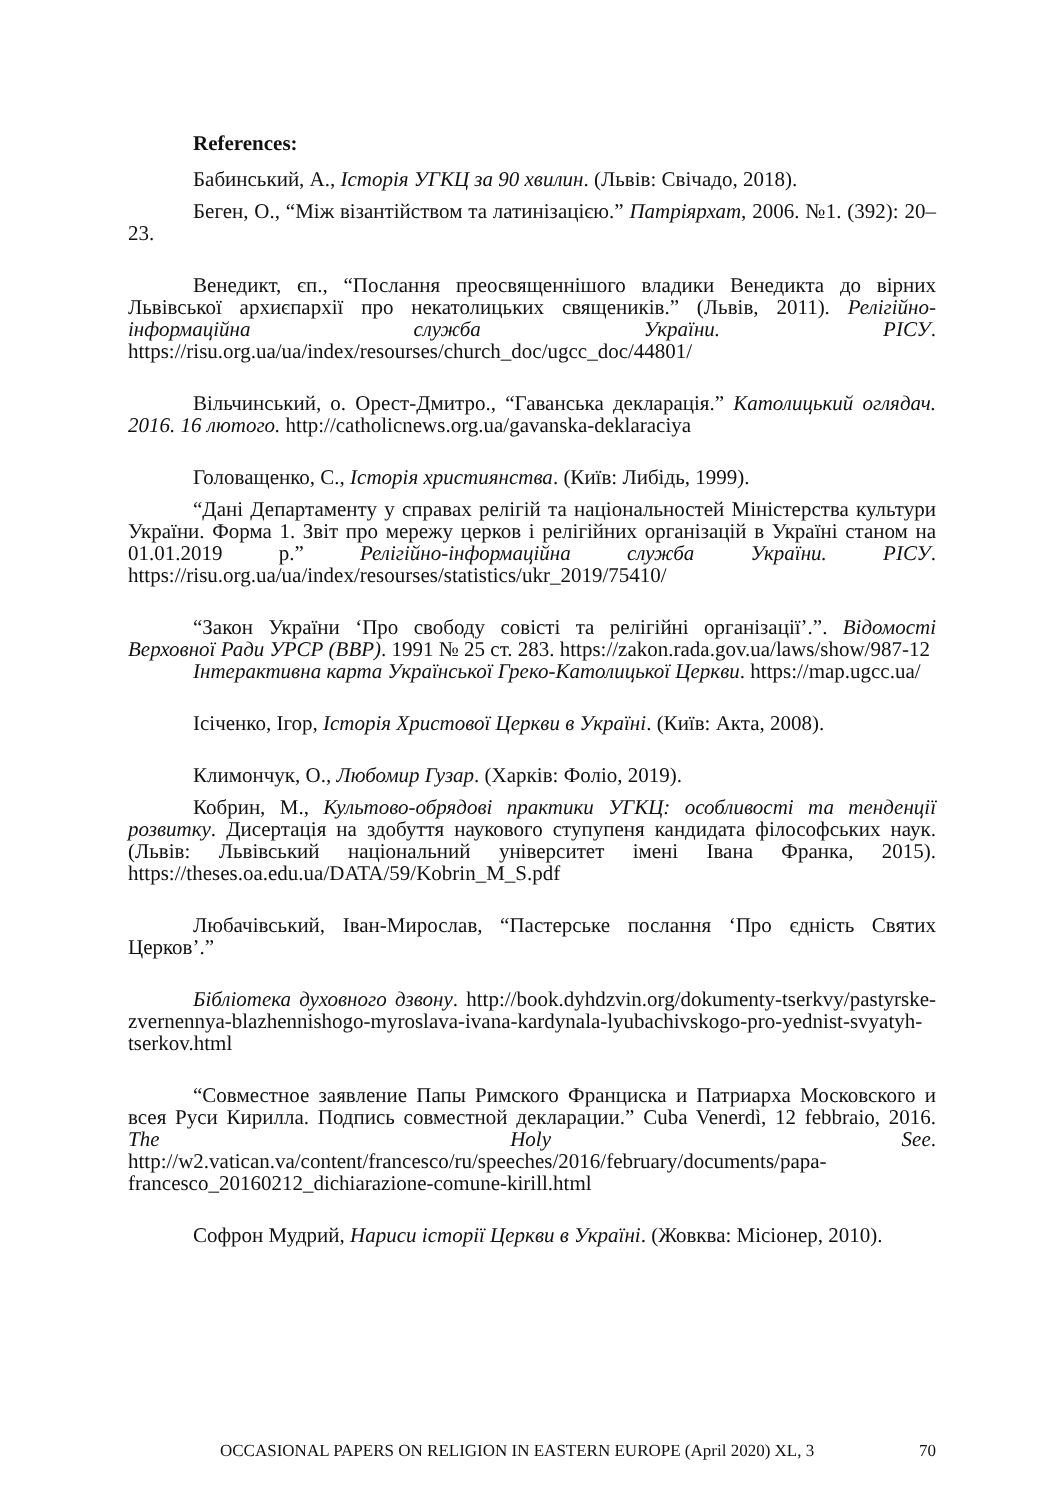References:
Бабинський, А., Історія УГКЦ за 90 хвилин. (Львів: Свічадо, 2018).
Беген, О., “Між візантійством та латинізацією.” Патріярхат, 2006. №1. (392): 20–23.
Венедикт, єп., “Послання преосвященнішого владики Венедикта до вірних Львівської архиєпархії про некатолицьких священиків.” (Львів, 2011). Релігійно-інформаційна служба України. РІСУ. https://risu.org.ua/ua/index/resourses/church_doc/ugcc_doc/44801/
Вільчинський, о. Орест-Дмитро., “Гаванська декларація.” Католицький оглядач. 2016. 16 лютого. http://catholicnews.org.ua/gavanska-deklaraciya
Головащенко, С., Історія християнства. (Київ: Либідь, 1999).
“Дані Департаменту у справах релігій та національностей Міністерства культури України. Форма 1. Звіт про мережу церков і релігійних організацій в Україні станом на 01.01.2019 р.” Релігійно-інформаційна служба України. РІСУ. https://risu.org.ua/ua/index/resourses/statistics/ukr_2019/75410/
“Закон України ‘Про свободу совісті та релігійні організації’.”. Відомості Верховної Ради УРСР (ВВР). 1991 № 25 ст. 283. https://zakon.rada.gov.ua/laws/show/987-12
Інтерактивна карта Української Греко-Католицької Церкви. https://map.ugcc.ua/
Ісіченко, Ігор, Історія Христової Церкви в Україні. (Київ: Акта, 2008).
Климончук, О., Любомир Гузар. (Харків: Фоліо, 2019).
Кобрин, М., Культово-обрядові практики УГКЦ: особливості та тенденції розвитку. Дисертація на здобуття наукового ступупеня кандидата філософських наук. (Львів: Львівський національний університет імені Івана Франка, 2015). https://theses.oa.edu.ua/DATA/59/Kobrin_M_S.pdf
Любачівський, Іван-Мирослав, “Пастерське послання ‘Про єдність Святих Церков’.”
Бібліотека духовного дзвону. http://book.dyhdzvin.org/dokumenty-tserkvy/pastyrske-zvernennya-blazhennishogo-myroslava-ivana-kardynala-lyubachivskogo-pro-yednist-svyatyh-tserkov.html
“Совместное заявление Папы Римского Франциска и Патриарха Московского и всея Руси Кирилла. Подпись совместной декларации.” Cuba Venerdì, 12 febbraio, 2016. The Holy See. http://w2.vatican.va/content/francesco/ru/speeches/2016/february/documents/papa-francesco_20160212_dichiarazione-comune-kirill.html
Софрон Мудрий, Нариси історії Церкви в Україні. (Жовква: Місіонер, 2010).
OCCASIONAL PAPERS ON RELIGION IN EASTERN EUROPE (April 2020) XL, 3 70